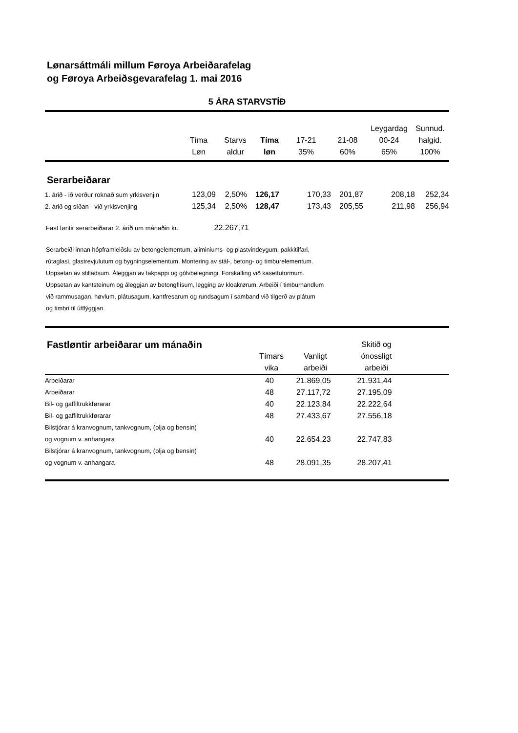Lønarsáttmáli millum Føroya Arbeiðarafelag
og Føroya Arbeiðsgevarafelag 1. mai 2016
5 ÁRA STARVSTÍÐ
| | Tíma Løn | Starvs aldur | Tíma løn | 17-21 35% | 21-08 60% | Leygardag 00-24 65% | Sunnud. halgid. 100% |
Serarbeiðarar
| 1. árið - ið verður roknað sum yrkisvenjin | 123,09 | 2,50% | 126,17 | 170,33 | 201,87 | 208,18 | 252,34 |
| 2. árið og síðan - við yrkisvenjing | 125,34 | 2,50% | 128,47 | 173,43 | 205,55 | 211,98 | 256,94 |
Fast løntir serarbeiðarar 2. árið um mánaðin kr. 22.267,71
Serarbeiði innan hópframleiðslu av betongelementum, aliminiums- og plastvindeygum, pakkitilfari,
rútaglasi, glastrevjulutum og bygningselementum. Montering av stál-, betong- og timburelementum.
Uppsetan av stilladsum. Áleggjan av takpappi og gólvbelegningi. Forskalling við kasettuformum.
Uppsetan av kantsteinum og áleggjan av betongflísum, legging av kloakrørum. Arbeiði í timburhandlum
við rammusagan, høvlum, plátusagum, kantfresarum og rundsagum í samband við tilgerð av plátum
og timbri til útflýggjan.
| Fastløntir arbeiðarar um mánaðin | Tímars vika | Vanligt arbeiði | Skitið og ónossligt arbeiði | |
| Arbeiðarar | 40 | 21.869,05 | 21.931,44 | |
| Arbeiðarar | 48 | 27.117,72 | 27.195,09 | |
| Bil- og gaffiltrukkførarar | 40 | 22.123,84 | 22.222,64 | |
| Bil- og gaffiltrukkførarar | 48 | 27.433,67 | 27.556,18 | |
| Bilstjórar á kranvognum, tankvognum, (olja og bensin) og vognum v. anhangara | 40 | 22.654,23 | 22.747,83 | |
| Bilstjórar á kranvognum, tankvognum, (olja og bensin) og vognum v. anhangara | 48 | 28.091,35 | 28.207,41 | |